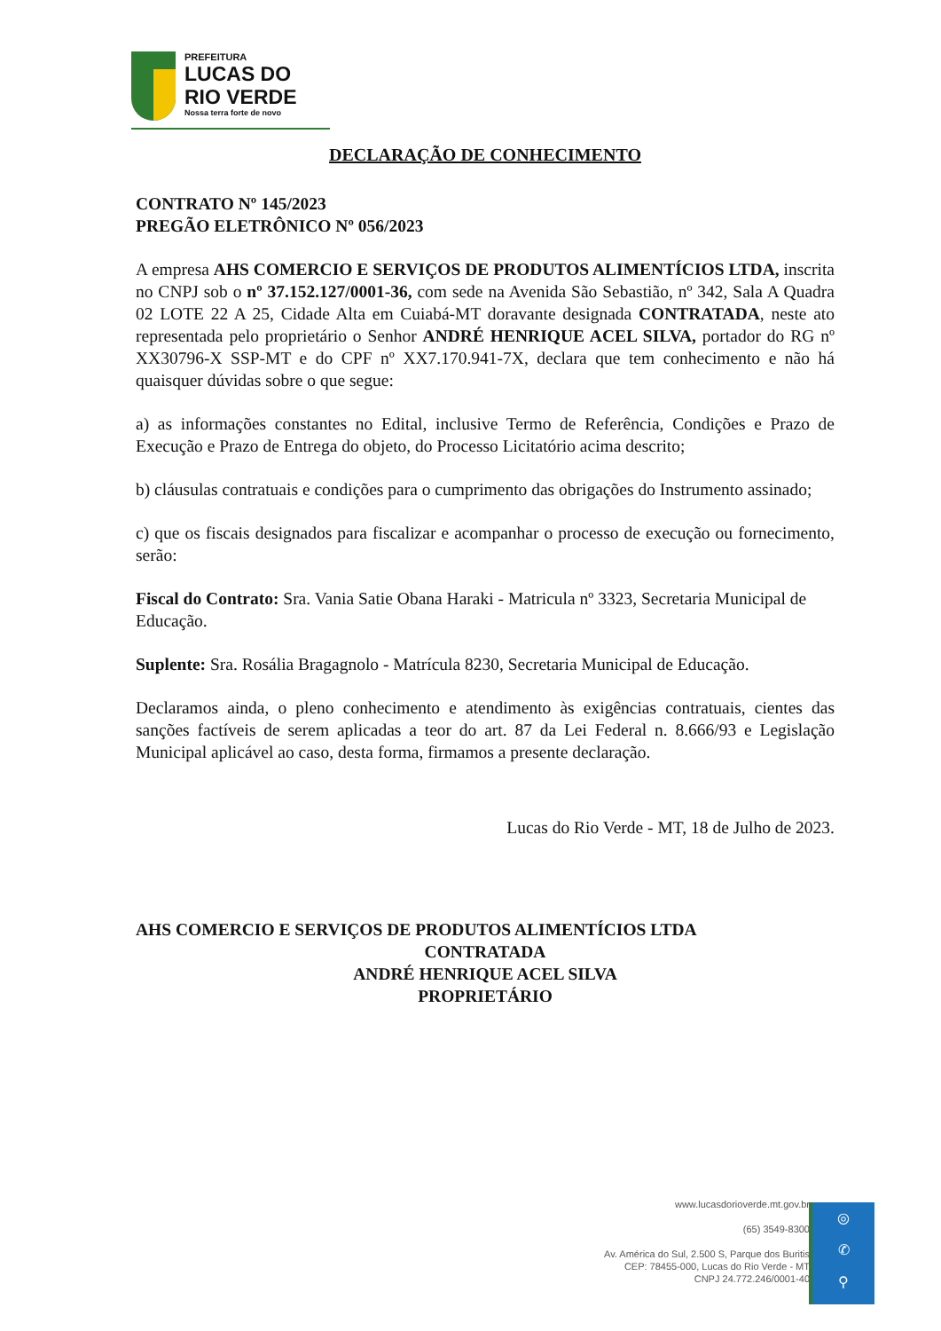PREFEITURA
LUCAS DO
RIO VERDE
Nossa terra forte de novo
DECLARAÇÃO DE CONHECIMENTO
CONTRATO Nº 145/2023
PREGÃO ELETRÔNICO Nº 056/2023
A empresa AHS COMERCIO E SERVIÇOS DE PRODUTOS ALIMENTÍCIOS LTDA, inscrita no CNPJ sob o nº 37.152.127/0001-36, com sede na Avenida São Sebastião, nº 342, Sala A Quadra 02 LOTE 22 A 25, Cidade Alta em Cuiabá-MT doravante designada CONTRATADA, neste ato representada pelo proprietário o Senhor ANDRÉ HENRIQUE ACEL SILVA, portador do RG nº XX30796-X SSP-MT e do CPF nº XX7.170.941-7X, declara que tem conhecimento e não há quaisquer dúvidas sobre o que segue:
a) as informações constantes no Edital, inclusive Termo de Referência, Condições e Prazo de Execução e Prazo de Entrega do objeto, do Processo Licitatório acima descrito;
b) cláusulas contratuais e condições para o cumprimento das obrigações do Instrumento assinado;
c) que os fiscais designados para fiscalizar e acompanhar o processo de execução ou fornecimento, serão:
Fiscal do Contrato: Sra. Vania Satie Obana Haraki - Matricula nº 3323, Secretaria Municipal de Educação.
Suplente: Sra. Rosália Bragagnolo - Matrícula 8230, Secretaria Municipal de Educação.
Declaramos ainda, o pleno conhecimento e atendimento às exigências contratuais, cientes das sanções factíveis de serem aplicadas a teor do art. 87 da Lei Federal n. 8.666/93 e Legislação Municipal aplicável ao caso, desta forma, firmamos a presente declaração.
Lucas do Rio Verde - MT, 18 de Julho de 2023.
AHS COMERCIO E SERVIÇOS DE PRODUTOS ALIMENTÍCIOS LTDA
CONTRATADA
ANDRÉ HENRIQUE ACEL SILVA
PROPRIETÁRIO
www.lucasdorioverde.mt.gov.br
(65) 3549-8300
Av. América do Sul, 2.500 S, Parque dos Buritis
CEP: 78455-000, Lucas do Rio Verde - MT
CNPJ 24.772.246/0001-40
◎
✆
⚲